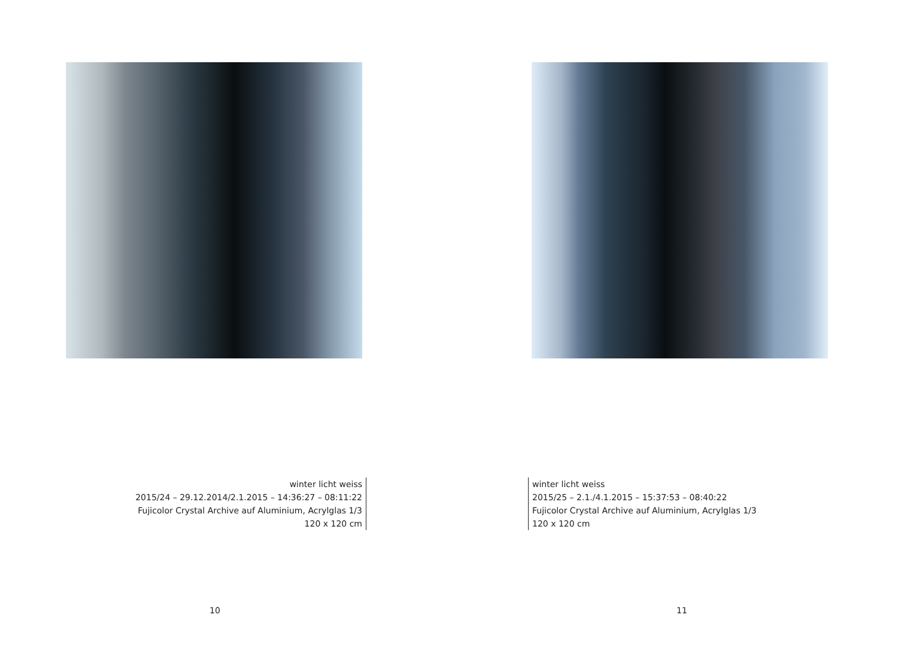winter licht weiss
2015/24 – 29.12.2014/2.1.2015 – 14:36:27 – 08:11:22
Fujicolor Crystal Archive auf Aluminium, Acrylglas 1/3
120 x 120 cm
10
winter licht weiss
2015/25 – 2.1./4.1.2015 – 15:37:53 – 08:40:22
Fujicolor Crystal Archive auf Aluminium, Acrylglas 1/3
120 x 120 cm
11